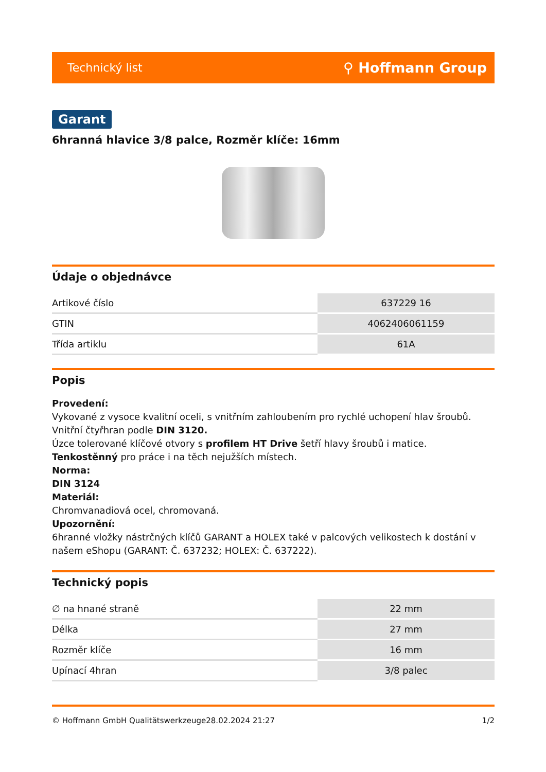Technický list ⚲ Hoffmann Group
Garant
6hranná hlavice 3/8 palce, Rozměr klíče: 16mm
Údaje o objednávce
| Artikové číslo | 637229 16 |
| GTIN | 4062406061159 |
| Třída artiklu | 61A |
Popis
Provedení:
Vykované z vysoce kvalitní oceli, s vnitřním zahloubením pro rychlé uchopení hlav šroubů.
Vnitřní čtyřhran podle DIN 3120.
Úzce tolerované klíčové otvory s profilem HT Drive šetří hlavy šroubů i matice. Tenkostěnný pro práce i na těch nejužších místech.
Norma:
DIN 3124
Materiál:
Chromvanadiová ocel, chromovaná.
Upozornění:
6hranné vložky nástrčných klíčů GARANT a HOLEX také v palcových velikostech k dostání v našem eShopu (GARANT: Č. 637232; HOLEX: Č. 637222).
Technický popis
| ∅ na hnané straně | 22 mm |
| Délka | 27 mm |
| Rozměr klíče | 16 mm |
| Upínací 4hran | 3/8 palec |
© Hoffmann GmbH Qualitätswerkzeuge 28.02.2024 21:27 1/2